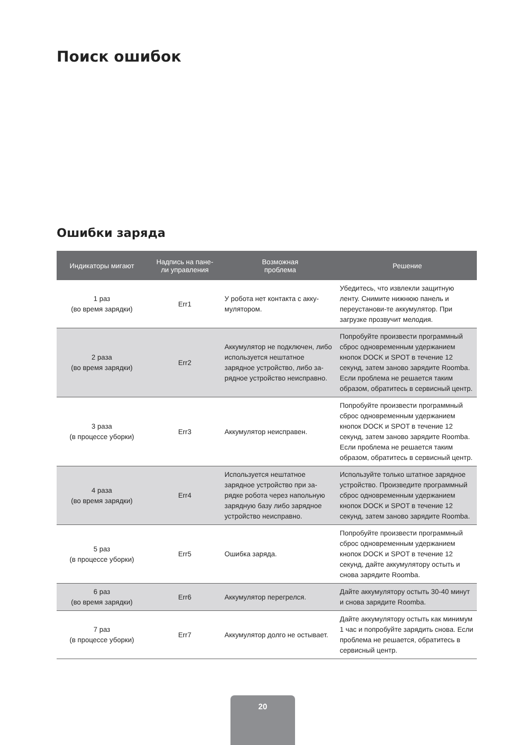Поиск ошибок
Ошибки заряда
| Индикаторы мигают | Надпись на пане- ли управления | Возможная проблема | Решение |
| --- | --- | --- | --- |
| 1 раз (во время зарядки) | Err1 | У робота нет контакта с акку- мулятором. | Убедитесь, что извлекли защитную ленту. Снимите нижнюю панель и переустанови-те аккумулятор. При загрузке прозвучит мелодия. |
| 2 раза (во время зарядки) | Err2 | Аккумулятор не подключен, либо используется нештатное зарядное устройство, либо за-рядное устройство неисправно. | Попробуйте произвести программный сброс одновременным удержанием кнопок DOCK и SPOT в течение 12 секунд, затем заново зарядите Roomba. Если проблема не решается таким образом, обратитесь в сервисный центр. |
| 3 раза (в процессе уборки) | Err3 | Аккумулятор неисправен. | Попробуйте произвести программный сброс одновременным удержанием кнопок DOCK и SPOT в течение 12 секунд, затем заново зарядите Roomba. Если проблема не решается таким образом, обратитесь в сервисный центр. |
| 4 раза (во время зарядки) | Err4 | Используется нештатное зарядное устройство при за-рядке робота через напольную зарядную базу либо зарядное устройство неисправно. | Используйте только штатное зарядное устройство. Произведите программный сброс одновременным удержанием кнопок DOCK и SPOT в течение 12 секунд, затем заново зарядите Roomba. |
| 5 раз (в процессе уборки) | Err5 | Ошибка заряда. | Попробуйте произвести программный сброс одновременным удержанием кнопок DOCK и SPOT в течение 12 секунд, дайте аккумулятору остыть и снова зарядите Roomba. |
| 6 раз (во время зарядки) | Err6 | Аккумулятор перегрелся. | Дайте аккумулятору остыть 30-40 минут и снова зарядите Roomba. |
| 7 раз (в процессе уборки) | Err7 | Аккумулятор долго не остывает. | Дайте аккумулятору остыть как минимум 1 час и попробуйте зарядить снова. Если проблема не решается, обратитесь в сервисный центр. |
20